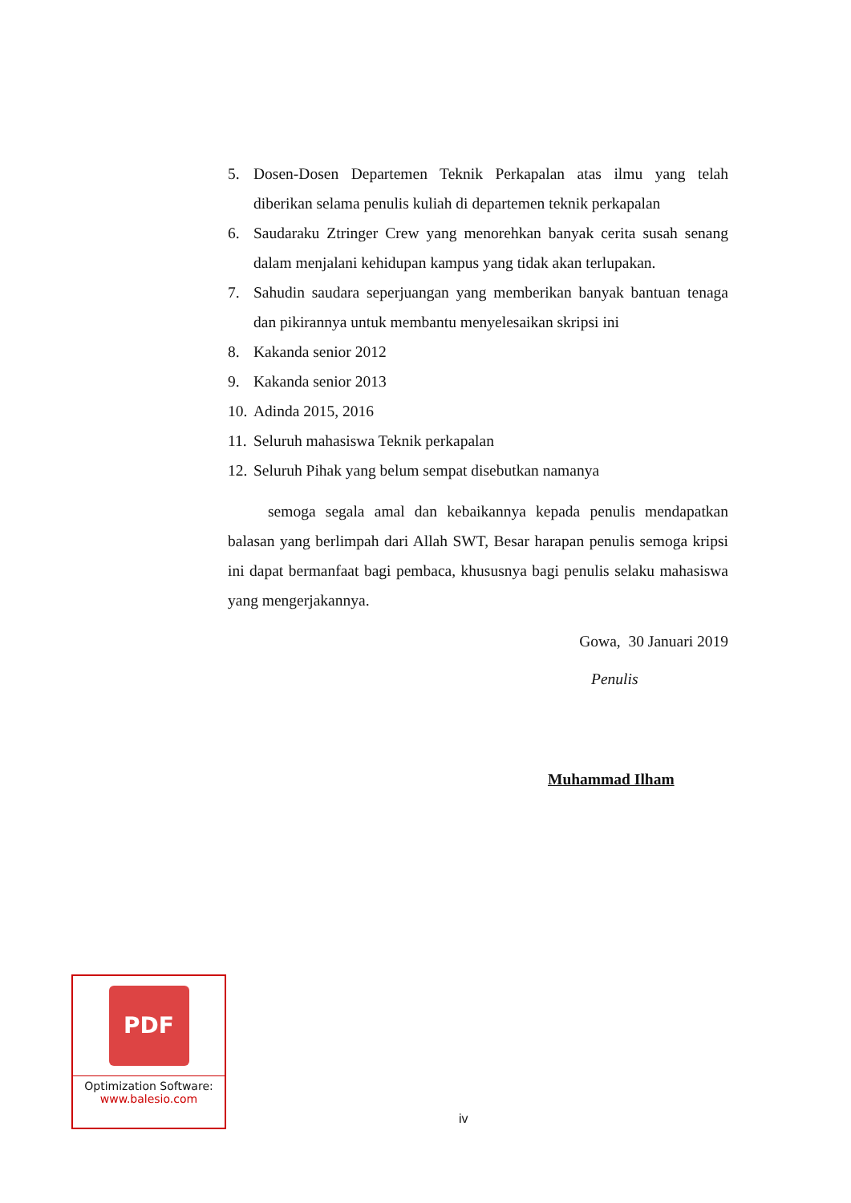5. Dosen-Dosen Departemen Teknik Perkapalan atas ilmu yang telah diberikan selama penulis kuliah di departemen teknik perkapalan
6. Saudaraku Ztringer Crew yang menorehkan banyak cerita susah senang dalam menjalani kehidupan kampus yang tidak akan terlupakan.
7. Sahudin saudara seperjuangan yang memberikan banyak bantuan tenaga dan pikirannya untuk membantu menyelesaikan skripsi ini
8. Kakanda senior 2012
9. Kakanda senior 2013
10. Adinda 2015, 2016
11. Seluruh mahasiswa Teknik perkapalan
12. Seluruh Pihak yang belum sempat disebutkan namanya
semoga segala amal dan kebaikannya kepada penulis mendapatkan balasan yang berlimpah dari Allah SWT, Besar harapan penulis semoga kripsi ini dapat bermanfaat bagi pembaca, khususnya bagi penulis selaku mahasiswa yang mengerjakannya.
Gowa, 30 Januari 2019
Penulis
Muhammad Ilham
PDF
Optimization Software:
www.balesio.com
iv